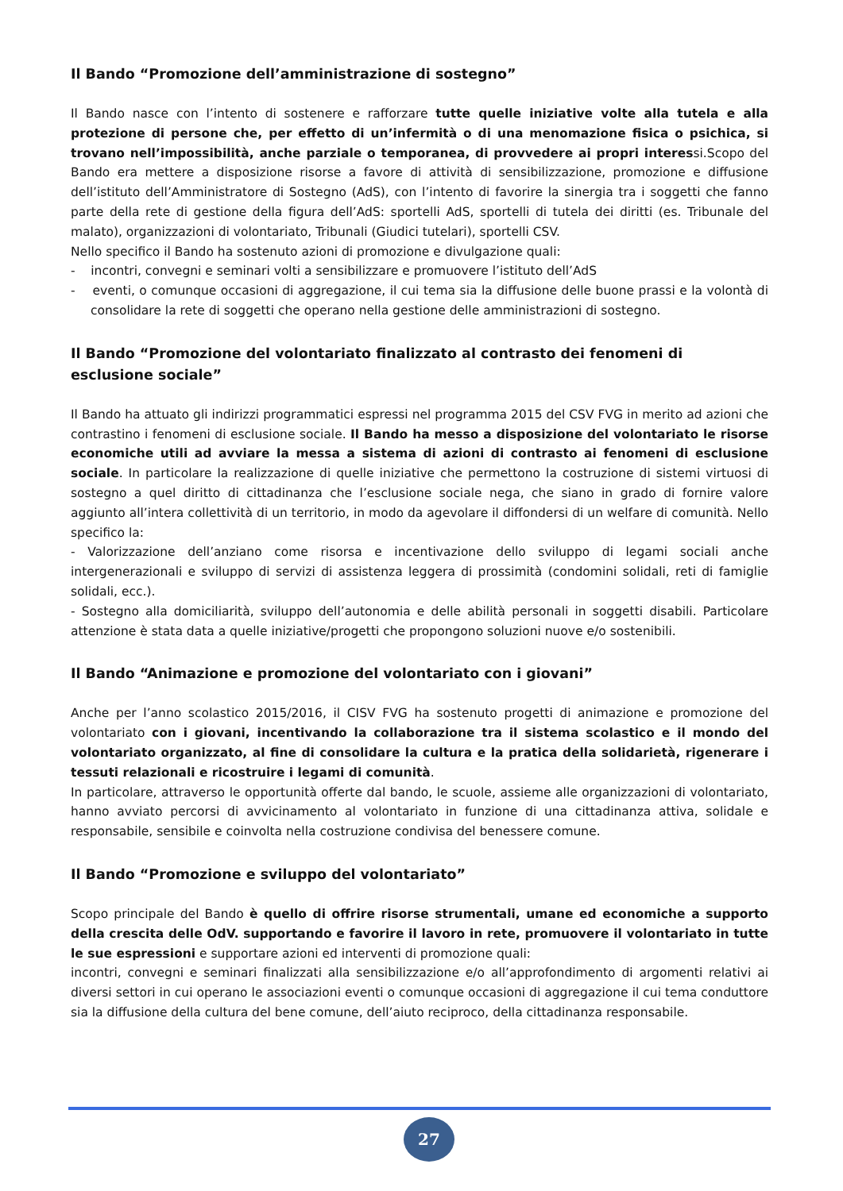Il Bando “Promozione dell’amministrazione di sostegno”
Il Bando nasce con l’intento di sostenere e rafforzare tutte quelle iniziative volte alla tutela e alla protezione di persone che, per effetto di un’infermità o di una menomazione fisica o psichica, si trovano nell’impossibilità, anche parziale o temporanea, di provvedere ai propri interessi.Scopo del Bando era mettere a disposizione risorse a favore di attività di sensibilizzazione, promozione e diffusione dell’istituto dell’Amministratore di Sostegno (AdS), con l’intento di favorire la sinergia tra i soggetti che fanno parte della rete di gestione della figura dell’AdS: sportelli AdS, sportelli di tutela dei diritti (es. Tribunale del malato), organizzazioni di volontariato, Tribunali (Giudici tutelari), sportelli CSV.
Nello specifico il Bando ha sostenuto azioni di promozione e divulgazione quali:
- incontri, convegni e seminari volti a sensibilizzare e promuovere l’istituto dell’AdS
- eventi, o comunque occasioni di aggregazione, il cui tema sia la diffusione delle buone prassi e la volontà di consolidare la rete di soggetti che operano nella gestione delle amministrazioni di sostegno.
Il Bando “Promozione del volontariato finalizzato al contrasto dei fenomeni di esclusione sociale”
Il Bando ha attuato gli indirizzi programmatici espressi nel programma 2015 del CSV FVG in merito ad azioni che contrastino i fenomeni di esclusione sociale. Il Bando ha messo a disposizione del volontariato le risorse economiche utili ad avviare la messa a sistema di azioni di contrasto ai fenomeni di esclusione sociale. In particolare la realizzazione di quelle iniziative che permettono la costruzione di sistemi virtuosi di sostegno a quel diritto di cittadinanza che l’esclusione sociale nega, che siano in grado di fornire valore aggiunto all’intera collettività di un territorio, in modo da agevolare il diffondersi di un welfare di comunità. Nello specifico la:
- Valorizzazione dell’anziano come risorsa e incentivazione dello sviluppo di legami sociali anche intergenerazionali e sviluppo di servizi di assistenza leggera di prossimità (condomini solidali, reti di famiglie solidali, ecc.).
- Sostegno alla domiciliarità, sviluppo dell’autonomia e delle abilità personali in soggetti disabili. Particolare attenzione è stata data a quelle iniziative/progetti che propongono soluzioni nuove e/o sostenibili.
Il Bando “Animazione e promozione del volontariato con i giovani”
Anche per l’anno scolastico 2015/2016, il CISV FVG ha sostenuto progetti di animazione e promozione del volontariato con i giovani, incentivando la collaborazione tra il sistema scolastico e il mondo del volontariato organizzato, al fine di consolidare la cultura e la pratica della solidarietà, rigenerare i tessuti relazionali e ricostruire i legami di comunità.
In particolare, attraverso le opportunità offerte dal bando, le scuole, assieme alle organizzazioni di volontariato, hanno avviato percorsi di avvicinamento al volontariato in funzione di una cittadinanza attiva, solidale e responsabile, sensibile e coinvolta nella costruzione condivisa del benessere comune.
Il Bando “Promozione e sviluppo del volontariato”
Scopo principale del Bando è quello di offrire risorse strumentali, umane ed economiche a supporto della crescita delle OdV. supportando e favorire il lavoro in rete, promuovere il volontariato in tutte le sue espressioni e supportare azioni ed interventi di promozione quali:
incontri, convegni e seminari finalizzati alla sensibilizzazione e/o all’approfondimento di argomenti relativi ai diversi settori in cui operano le associazioni eventi o comunque occasioni di aggregazione il cui tema conduttore sia la diffusione della cultura del bene comune, dell’aiuto reciproco, della cittadinanza responsabile.
27